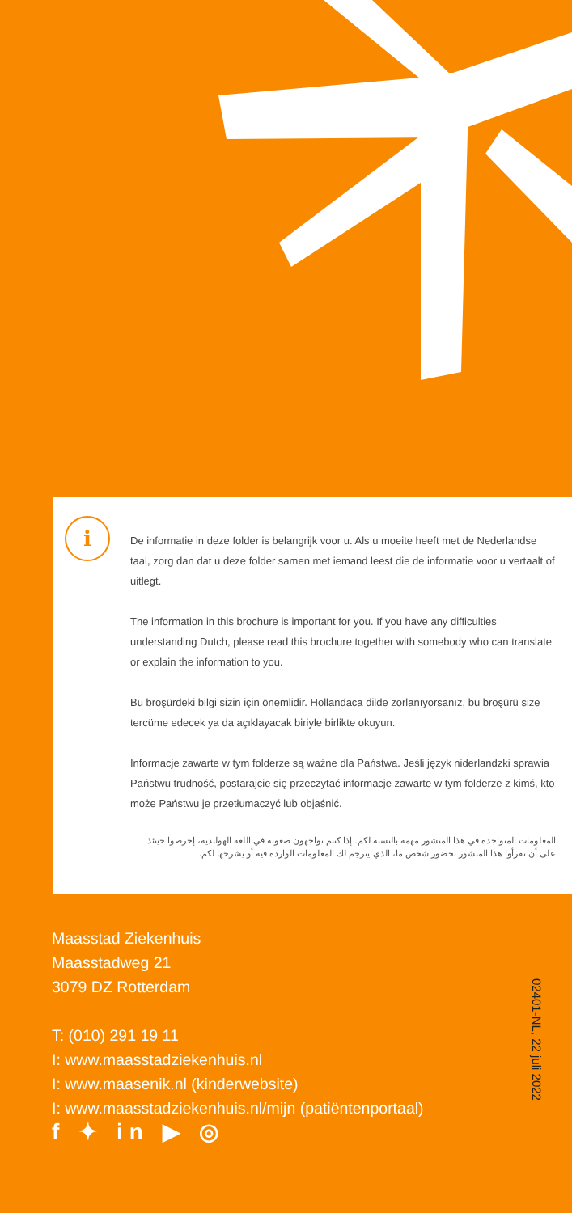i
De informatie in deze folder is belangrijk voor u. Als u moeite heeft met de Nederlandse taal, zorg dan dat u deze folder samen met iemand leest die de informatie voor u vertaalt of uitlegt.
The information in this brochure is important for you. If you have any difficulties understanding Dutch, please read this brochure together with somebody who can translate or explain the information to you.
Bu broşürdeki bilgi sizin için önemlidir. Hollandaca dilde zorlanıyorsanız, bu broşürü size tercüme edecek ya da açıklayacak biriyle birlikte okuyun.
Informacje zawarte w tym folderze są ważne dla Państwa. Jeśli język niderlandzki sprawia Państwu trudność, postarajcie się przeczytać informacje zawarte w tym folderze z kimś, kto może Państwu je przetłumaczyć lub objaśnić.
المعلومات المتواجدة في هذا المنشور مهمة بالنسبة لكم. إذا كنتم تواجهون صعوبة في اللغة الهولندية، إحرصوا حينئذ على أن تقرأوا هذا المنشور بحضور شخص ما، الذي يترجم لك المعلومات الواردة فيه أو يشرحها لكم.
Maasstad Ziekenhuis
Maasstadweg 21
3079 DZ Rotterdam
T: (010) 291 19 11
I: www.maasstadziekenhuis.nl
I: www.maasenik.nl (kinderwebsite)
I: www.maasstadziekenhuis.nl/mijn (patiëntenportaal)
f ✦ in ▶ ◎
02401-NL, 22 juli 2022